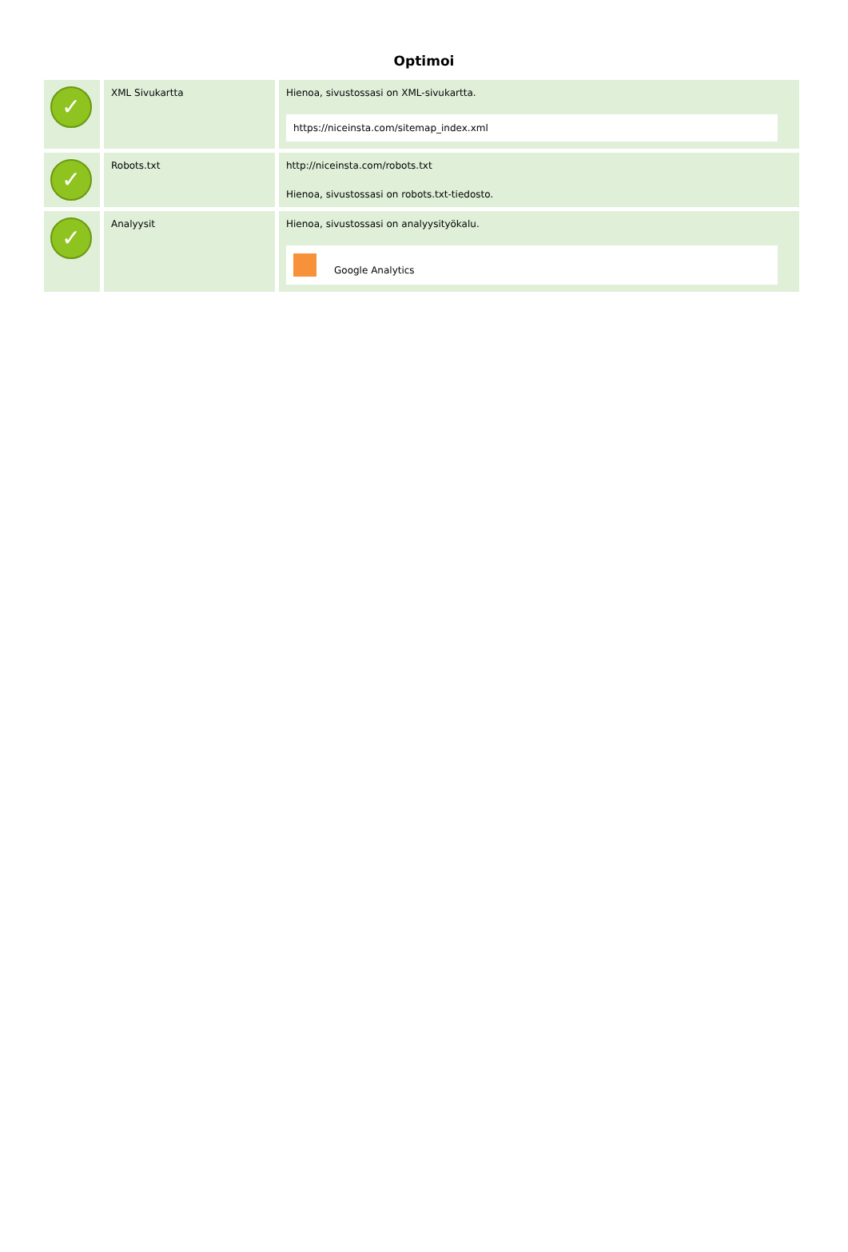Optimoi
| ✓ | XML Sivukartta | Hienoa, sivustossasi on XML-sivukartta. https://niceinsta.com/sitemap_index.xml |
| ✓ | Robots.txt | http://niceinsta.com/robots.txt Hienoa, sivustossasi on robots.txt-tiedosto. |
| ✓ | Analyysit | Hienoa, sivustossasi on analyysityökalu. Google Analytics |